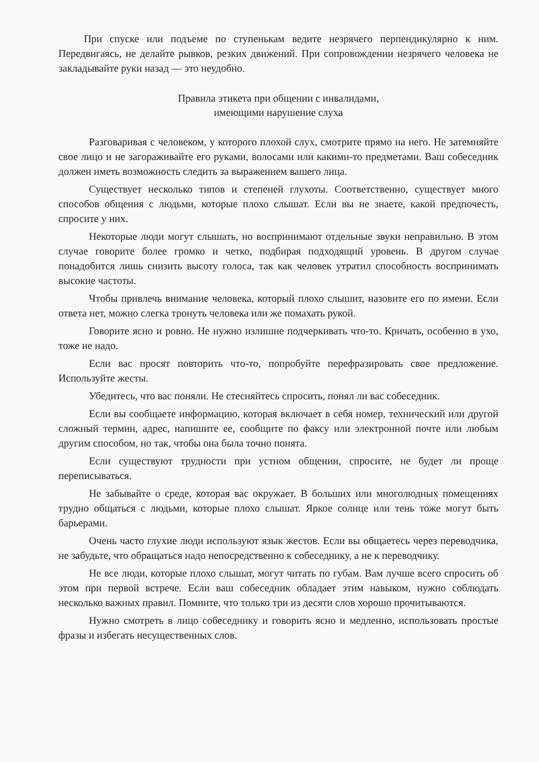При спуске или подъеме по ступенькам ведите незрячего перпендикулярно к ним. Передвигаясь, не делайте рывков, резких движений. При сопровождении незрячего человека не закладывайте руки назад — это неудобно.
Правила этикета при общении с инвалидами,
имеющими нарушение слуха
Разговаривая с человеком, у которого плохой слух, смотрите прямо на него. Не затемняйте свое лицо и не загораживайте его руками, волосами или какими-то предметами. Ваш собеседник должен иметь возможность следить за выражением вашего лица.
Существует несколько типов и степеней глухоты. Соответственно, существует много способов общения с людьми, которые плохо слышат. Если вы не знаете, какой предпочесть, спросите у них.
Некоторые люди могут слышать, но воспринимают отдельные звуки неправильно. В этом случае говорите более громко и четко, подбирая подходящий уровень. В другом случае понадобится лишь снизить высоту голоса, так как человек утратил способность воспринимать высокие частоты.
Чтобы привлечь внимание человека, который плохо слышит, назовите его по имени. Если ответа нет, можно слегка тронуть человека или же помахать рукой.
Говорите ясно и ровно. Не нужно излишне подчеркивать что-то. Кричать, особенно в ухо, тоже не надо.
Если вас просят повторить что-то, попробуйте перефразировать свое предложение. Используйте жесты.
Убедитесь, что вас поняли. Не стесняйтесь спросить, понял ли вас собеседник.
Если вы сообщаете информацию, которая включает в себя номер, технический или другой сложный термин, адрес, напишите ее, сообщите по факсу или электронной почте или любым другим способом, но так, чтобы она была точно понята.
Если существуют трудности при устном общении, спросите, не будет ли проще переписываться.
Не забывайте о среде, которая вас окружает. В больших или многолюдных помещениях трудно общаться с людьми, которые плохо слышат. Яркое солнце или тень тоже могут быть барьерами.
Очень часто глухие люди используют язык жестов. Если вы общаетесь через переводчика, не забудьте, что обращаться надо непосредственно к собеседнику, а не к переводчику.
Не все люди, которые плохо слышат, могут читать по губам. Вам лучше всего спросить об этом при первой встрече. Если ваш собеседник обладает этим навыком, нужно соблюдать несколько важных правил. Помните, что только три из десяти слов хорошо прочитываются.
Нужно смотреть в лицо собеседнику и говорить ясно и медленно, использовать простые фразы и избегать несущественных слов.